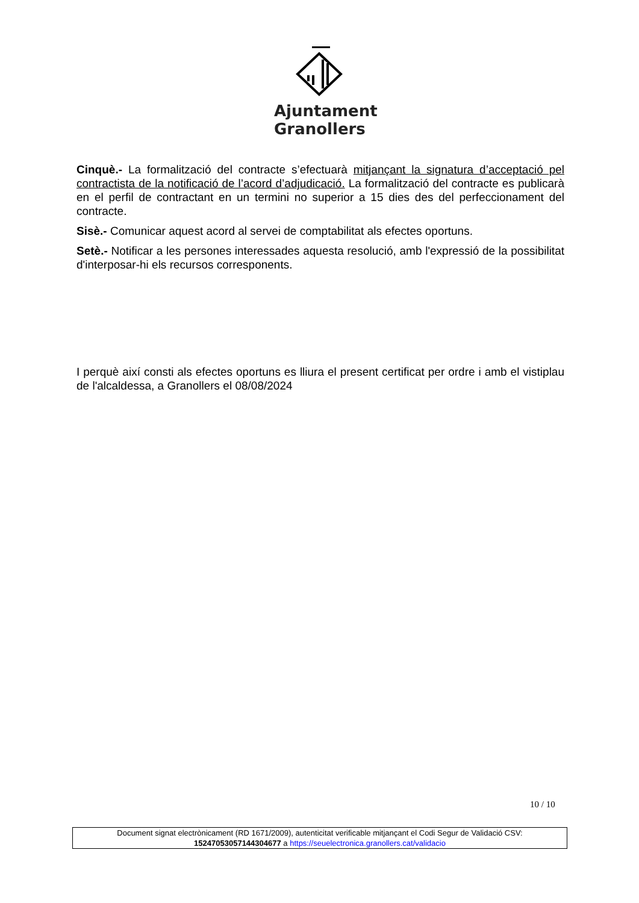Ajuntament
Granollers
Cinquè.- La formalització del contracte s’efectuarà mitjançant la signatura d’acceptació pel contractista de la notificació de l’acord d’adjudicació. La formalització del contracte es publicarà en el perfil de contractant en un termini no superior a 15 dies des del perfeccionament del contracte.
Sisè.- Comunicar aquest acord al servei de comptabilitat als efectes oportuns.
Setè.- Notificar a les persones interessades aquesta resolució, amb l'expressió de la possibilitat d'interposar-hi els recursos corresponents.
I perquè així consti als efectes oportuns es lliura el present certificat per ordre i amb el vistiplau de l'alcaldessa, a Granollers el 08/08/2024
10 / 10
Document signat electrònicament (RD 1671/2009), autenticitat verificable mitjançant el Codi Segur de Validació CSV:
15247053057144304677 a https://seuelectronica.granollers.cat/validacio